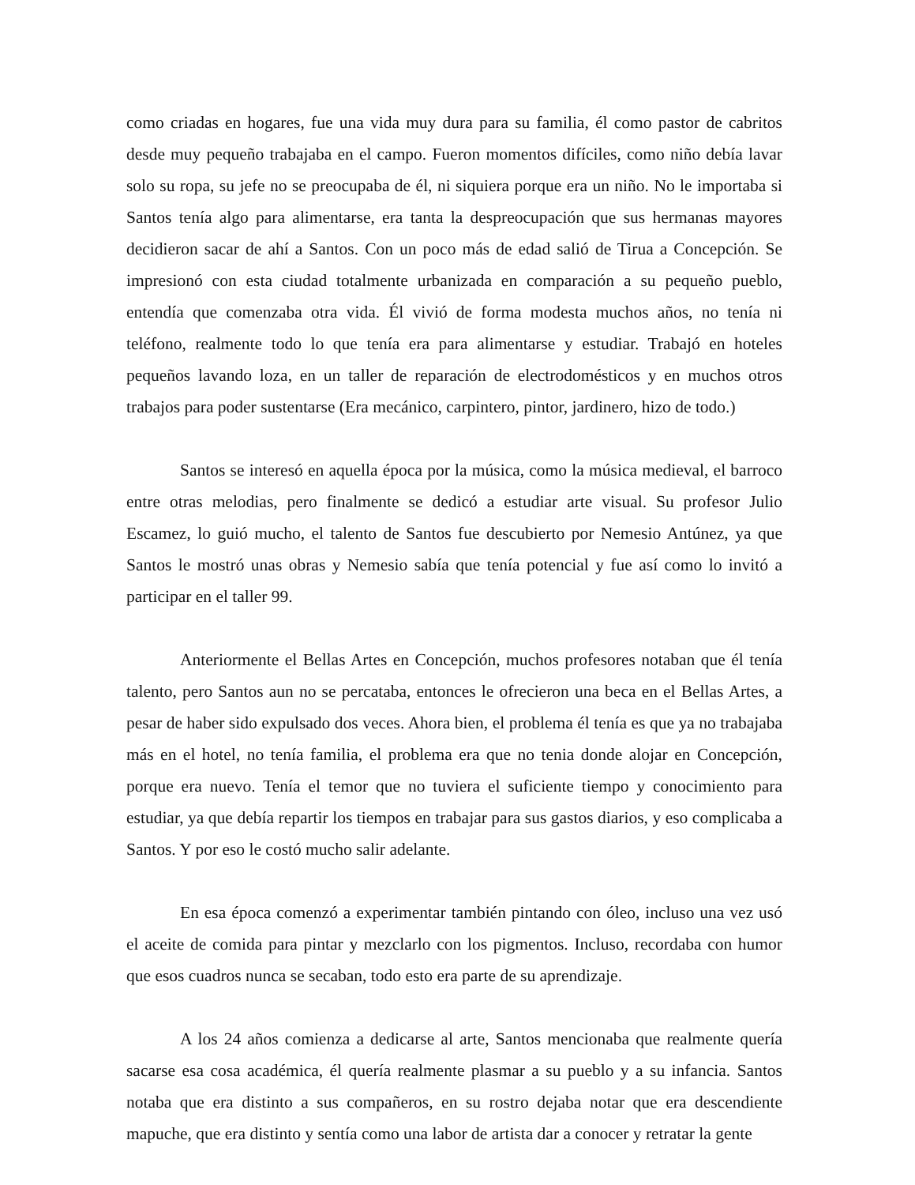como criadas en hogares, fue una vida muy dura para su familia, él como pastor de cabritos desde muy pequeño trabajaba en el campo. Fueron momentos difíciles, como niño debía lavar solo su ropa, su jefe no se preocupaba de él, ni siquiera porque era un niño. No le importaba si Santos tenía algo para alimentarse, era tanta la despreocupación que sus hermanas mayores decidieron sacar de ahí a Santos. Con un poco más de edad salió de Tirua a Concepción. Se impresionó con esta ciudad totalmente urbanizada en comparación a su pequeño pueblo, entendía que comenzaba otra vida. Él vivió de forma modesta muchos años, no tenía ni teléfono, realmente todo lo que tenía era para alimentarse y estudiar. Trabajó en hoteles pequeños lavando loza, en un taller de reparación de electrodomésticos y en muchos otros trabajos para poder sustentarse (Era mecánico, carpintero, pintor, jardinero, hizo de todo.)
Santos se interesó en aquella época por la música, como la música medieval, el barroco entre otras melodias, pero finalmente se dedicó a estudiar arte visual. Su profesor Julio Escamez, lo guió mucho, el talento de Santos fue descubierto por Nemesio Antúnez, ya que Santos le mostró unas obras y Nemesio sabía que tenía potencial y fue así como lo invitó a participar en el taller 99.
Anteriormente el Bellas Artes en Concepción, muchos profesores notaban que él tenía talento, pero Santos aun no se percataba, entonces le ofrecieron una beca en el Bellas Artes, a pesar de haber sido expulsado dos veces. Ahora bien, el problema él tenía es que ya no trabajaba más en el hotel, no tenía familia, el problema era que no tenia donde alojar en Concepción, porque era nuevo. Tenía el temor que no tuviera el suficiente tiempo y conocimiento para estudiar, ya que debía repartir los tiempos en trabajar para sus gastos diarios, y eso complicaba a Santos. Y por eso le costó mucho salir adelante.
En esa época comenzó a experimentar también pintando con óleo, incluso una vez usó el aceite de comida para pintar y mezclarlo con los pigmentos. Incluso, recordaba con humor que esos cuadros nunca se secaban, todo esto era parte de su aprendizaje.
A los 24 años comienza a dedicarse al arte, Santos mencionaba que realmente quería sacarse esa cosa académica, él quería realmente plasmar a su pueblo y a su infancia. Santos notaba que era distinto a sus compañeros, en su rostro dejaba notar que era descendiente mapuche, que era distinto y sentía como una labor de artista dar a conocer y retratar la gente